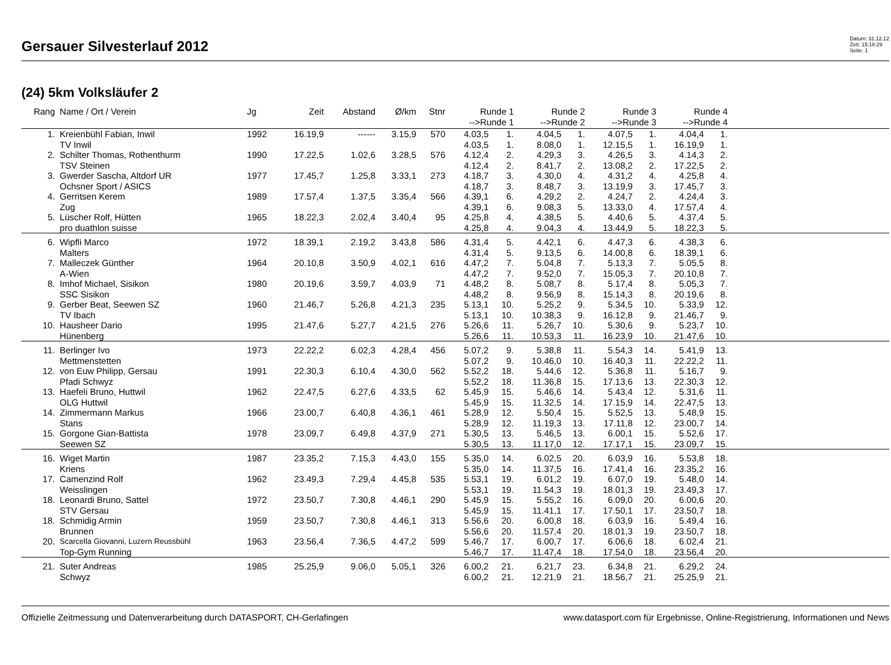Gersauer Silvesterlauf 2012
Datum: 31.12.12
Zeit: 15:18:29
Seite: 1
(24) 5km Volksläufer 2
| Rang | Name / Ort / Verein | Jg | Zeit | Abstand | Ø/km | Stnr | Runde 1 -->Runde 1 | | Runde 2 -->Runde 2 | | Runde 3 -->Runde 3 | | Runde 4 -->Runde 4 | | |
| --- | --- | --- | --- | --- | --- | --- | --- | --- | --- | --- | --- | --- | --- | --- | --- |
| 1. | Kreienbühl Fabian, Inwil | 1992 | 16.19,9 | ------ | 3.15,9 | 570 | 4.03,5 | 1. | 4.04,5 | 1. | 4.07,5 | 1. | 4.04,4 | 1. | |
| | TV Inwil | | | | | | 4.03,5 | 1. | 8.08,0 | 1. | 12.15,5 | 1. | 16.19,9 | 1. | |
| 2. | Schilter Thomas, Rothenthurm | 1990 | 17.22,5 | 1.02,6 | 3.28,5 | 576 | 4.12,4 | 2. | 4.29,3 | 3. | 4.26,5 | 3. | 4.14,3 | 2. | |
| | TSV Steinen | | | | | | 4.12,4 | 2. | 8.41,7 | 2. | 13.08,2 | 2. | 17.22,5 | 2. | |
| 3. | Gwerder Sascha, Altdorf UR | 1977 | 17.45,7 | 1.25,8 | 3.33,1 | 273 | 4.18,7 | 3. | 4.30,0 | 4. | 4.31,2 | 4. | 4.25,8 | 4. | |
| | Ochsner Sport / ASICS | | | | | | 4.18,7 | 3. | 8.48,7 | 3. | 13.19,9 | 3. | 17.45,7 | 3. | |
| 4. | Gerritsen Kerem | 1989 | 17.57,4 | 1.37,5 | 3.35,4 | 566 | 4.39,1 | 6. | 4.29,2 | 2. | 4.24,7 | 2. | 4.24,4 | 3. | |
| | Zug | | | | | | 4.39,1 | 6. | 9.08,3 | 5. | 13.33,0 | 4. | 17.57,4 | 4. | |
| 5. | Lüscher Rolf, Hütten | 1965 | 18.22,3 | 2.02,4 | 3.40,4 | 95 | 4.25,8 | 4. | 4.38,5 | 5. | 4.40,6 | 5. | 4.37,4 | 5. | |
| | pro duathlon suisse | | | | | | 4.25,8 | 4. | 9.04,3 | 4. | 13.44,9 | 5. | 18.22,3 | 5. | |
| 6. | Wipfli Marco | 1972 | 18.39,1 | 2.19,2 | 3.43,8 | 586 | 4.31,4 | 5. | 4.42,1 | 6. | 4.47,3 | 6. | 4.38,3 | 6. | |
| | Malters | | | | | | 4.31,4 | 5. | 9.13,5 | 6. | 14.00,8 | 6. | 18.39,1 | 6. | |
| 7. | Malleczek Günther | 1964 | 20.10,8 | 3.50,9 | 4.02,1 | 616 | 4.47,2 | 7. | 5.04,8 | 7. | 5.13,3 | 7. | 5.05,5 | 8. | |
| | A-Wien | | | | | | 4.47,2 | 7. | 9.52,0 | 7. | 15.05,3 | 7. | 20.10,8 | 7. | |
| 8. | Imhof Michael, Sisikon | 1980 | 20.19,6 | 3.59,7 | 4.03,9 | 71 | 4.48,2 | 8. | 5.08,7 | 8. | 5.17,4 | 8. | 5.05,3 | 7. | |
| | SSC Sisikon | | | | | | 4.48,2 | 8. | 9.56,9 | 8. | 15.14,3 | 8. | 20.19,6 | 8. | |
| 9. | Gerber Beat, Seewen SZ | 1960 | 21.46,7 | 5.26,8 | 4.21,3 | 235 | 5.13,1 | 10. | 5.25,2 | 9. | 5.34,5 | 10. | 5.33,9 | 12. | |
| | TV Ibach | | | | | | 5.13,1 | 10. | 10.38,3 | 9. | 16.12,8 | 9. | 21.46,7 | 9. | |
| 10. | Hausheer Dario | 1995 | 21.47,6 | 5.27,7 | 4.21,5 | 276 | 5.26,6 | 11. | 5.26,7 | 10. | 5.30,6 | 9. | 5.23,7 | 10. | |
| | Hünenberg | | | | | | 5.26,6 | 11. | 10.53,3 | 11. | 16.23,9 | 10. | 21.47,6 | 10. | |
| 11. | Berlinger Ivo | 1973 | 22.22,2 | 6.02,3 | 4.28,4 | 456 | 5.07,2 | 9. | 5.38,8 | 11. | 5.54,3 | 14. | 5.41,9 | 13. | |
| | Mettmenstetten | | | | | | 5.07,2 | 9. | 10.46,0 | 10. | 16.40,3 | 11. | 22.22,2 | 11. | |
| 12. | von Euw Philipp, Gersau | 1991 | 22.30,3 | 6.10,4 | 4.30,0 | 562 | 5.52,2 | 18. | 5.44,6 | 12. | 5.36,8 | 11. | 5.16,7 | 9. | |
| | Pfadi Schwyz | | | | | | 5.52,2 | 18. | 11.36,8 | 15. | 17.13,6 | 13. | 22.30,3 | 12. | |
| 13. | Haefeli Bruno, Huttwil | 1962 | 22.47,5 | 6.27,6 | 4.33,5 | 62 | 5.45,9 | 15. | 5.46,6 | 14. | 5.43,4 | 12. | 5.31,6 | 11. | |
| | OLG Huttwil | | | | | | 5.45,9 | 15. | 11.32,5 | 14. | 17.15,9 | 14. | 22.47,5 | 13. | |
| 14. | Zimmermann Markus | 1966 | 23.00,7 | 6.40,8 | 4.36,1 | 461 | 5.28,9 | 12. | 5.50,4 | 15. | 5.52,5 | 13. | 5.48,9 | 15. | |
| | Stans | | | | | | 5.28,9 | 12. | 11.19,3 | 13. | 17.11,8 | 12. | 23.00,7 | 14. | |
| 15. | Gorgone Gian-Battista | 1978 | 23.09,7 | 6.49,8 | 4.37,9 | 271 | 5.30,5 | 13. | 5.46,5 | 13. | 6.00,1 | 15. | 5.52,6 | 17. | |
| | Seewen SZ | | | | | | 5.30,5 | 13. | 11.17,0 | 12. | 17.17,1 | 15. | 23.09,7 | 15. | |
| 16. | Wiget Martin | 1987 | 23.35,2 | 7.15,3 | 4.43,0 | 155 | 5.35,0 | 14. | 6.02,5 | 20. | 6.03,9 | 16. | 5.53,8 | 18. | |
| | Kriens | | | | | | 5.35,0 | 14. | 11.37,5 | 16. | 17.41,4 | 16. | 23.35,2 | 16. | |
| 17. | Camenzind Rolf | 1962 | 23.49,3 | 7.29,4 | 4.45,8 | 535 | 5.53,1 | 19. | 6.01,2 | 19. | 6.07,0 | 19. | 5.48,0 | 14. | |
| | Weisslingen | | | | | | 5.53,1 | 19. | 11.54,3 | 19. | 18.01,3 | 19. | 23.49,3 | 17. | |
| 18. | Leonardi Bruno, Sattel | 1972 | 23.50,7 | 7.30,8 | 4.46,1 | 290 | 5.45,9 | 15. | 5.55,2 | 16. | 6.09,0 | 20. | 6.00,6 | 20. | |
| | STV Gersau | | | | | | 5.45,9 | 15. | 11.41,1 | 17. | 17.50,1 | 17. | 23.50,7 | 18. | |
| 18. | Schmidig Armin | 1959 | 23.50,7 | 7.30,8 | 4.46,1 | 313 | 5.56,6 | 20. | 6.00,8 | 18. | 6.03,9 | 16. | 5.49,4 | 16. | |
| | Brunnen | | | | | | 5.56,6 | 20. | 11.57,4 | 20. | 18.01,3 | 19. | 23.50,7 | 18. | |
| 20. | Scarcella Giovanni, Luzern Reussbühl | 1963 | 23.56,4 | 7.36,5 | 4.47,2 | 599 | 5.46,7 | 17. | 6.00,7 | 17. | 6.06,6 | 18. | 6.02,4 | 21. | |
| | Top-Gym Running | | | | | | 5.46,7 | 17. | 11.47,4 | 18. | 17.54,0 | 18. | 23.56,4 | 20. | |
| 21. | Suter Andreas | 1985 | 25.25,9 | 9.06,0 | 5.05,1 | 326 | 6.00,2 | 21. | 6.21,7 | 23. | 6.34,8 | 21. | 6.29,2 | 24. | |
| | Schwyz | | | | | | 6.00,2 | 21. | 12.21,9 | 21. | 18.56,7 | 21. | 25.25,9 | 21. | |
Offizielle Zeitmessung und Datenverarbeitung durch DATASPORT, CH-Gerlafingen www.datasport.com für Ergebnisse, Online-Registrierung, Informationen und News